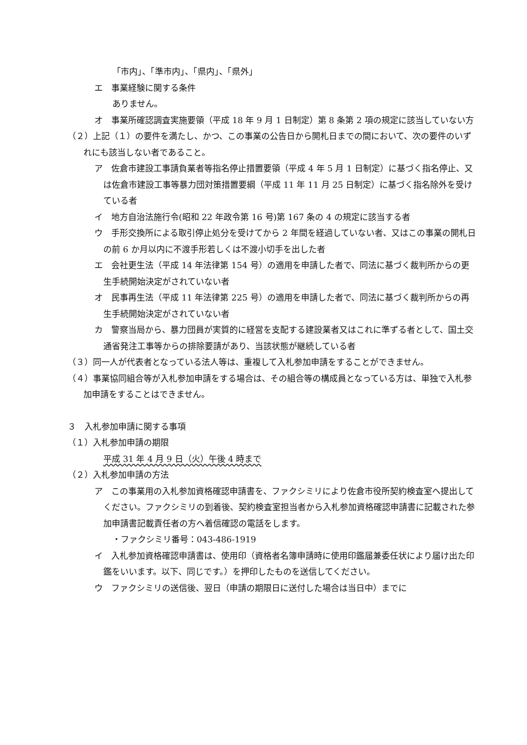「市内」、「準市内」、「県内」、「県外」
エ　事業経験に関する条件
ありません。
オ　事業所確認調査実施要領（平成 18 年 9 月 1 日制定）第 8 条第 2 項の規定に該当していない方
（２）上記（１）の要件を満たし、かつ、この事業の公告日から開札日までの間において、次の要件のいずれにも該当しない者であること。
ア　佐倉市建設工事請負業者等指名停止措置要領（平成 4 年 5 月 1 日制定）に基づく指名停止、又は佐倉市建設工事等暴力団対策措置要綱（平成 11 年 11 月 25 日制定）に基づく指名除外を受けている者
イ　地方自治法施行令(昭和 22 年政令第 16 号)第 167 条の 4 の規定に該当する者
ウ　手形交換所による取引停止処分を受けてから 2 年間を経過していない者、又はこの事業の開札日の前 6 か月以内に不渡手形若しくは不渡小切手を出した者
エ　会社更生法（平成 14 年法律第 154 号）の適用を申請した者で、同法に基づく裁判所からの更生手続開始決定がされていない者
オ　民事再生法（平成 11 年法律第 225 号）の適用を申請した者で、同法に基づく裁判所からの再生手続開始決定がされていない者
カ　警察当局から、暴力団員が実質的に経営を支配する建設業者又はこれに準ずる者として、国土交通省発注工事等からの排除要請があり、当該状態が継続している者
（３）同一人が代表者となっている法人等は、重複して入札参加申請をすることができません。
（４）事業協同組合等が入札参加申請をする場合は、その組合等の構成員となっている方は、単独で入札参加申請をすることはできません。
３　入札参加申請に関する事項
（１）入札参加申請の期限
平成 31 年 4 月 9 日（火）午後 4 時まで
（２）入札参加申請の方法
ア　この事業用の入札参加資格確認申請書を、ファクシミリにより佐倉市役所契約検査室へ提出してください。ファクシミリの到着後、契約検査室担当者から入札参加資格確認申請書に記載された参加申請書記載責任者の方へ着信確認の電話をします。
・ファクシミリ番号：043-486-1919
イ　入札参加資格確認申請書は、使用印（資格者名簿申請時に使用印鑑届兼委任状により届け出た印鑑をいいます。以下、同じです。）を押印したものを送信してください。
ウ　ファクシミリの送信後、翌日（申請の期限日に送付した場合は当日中）までに